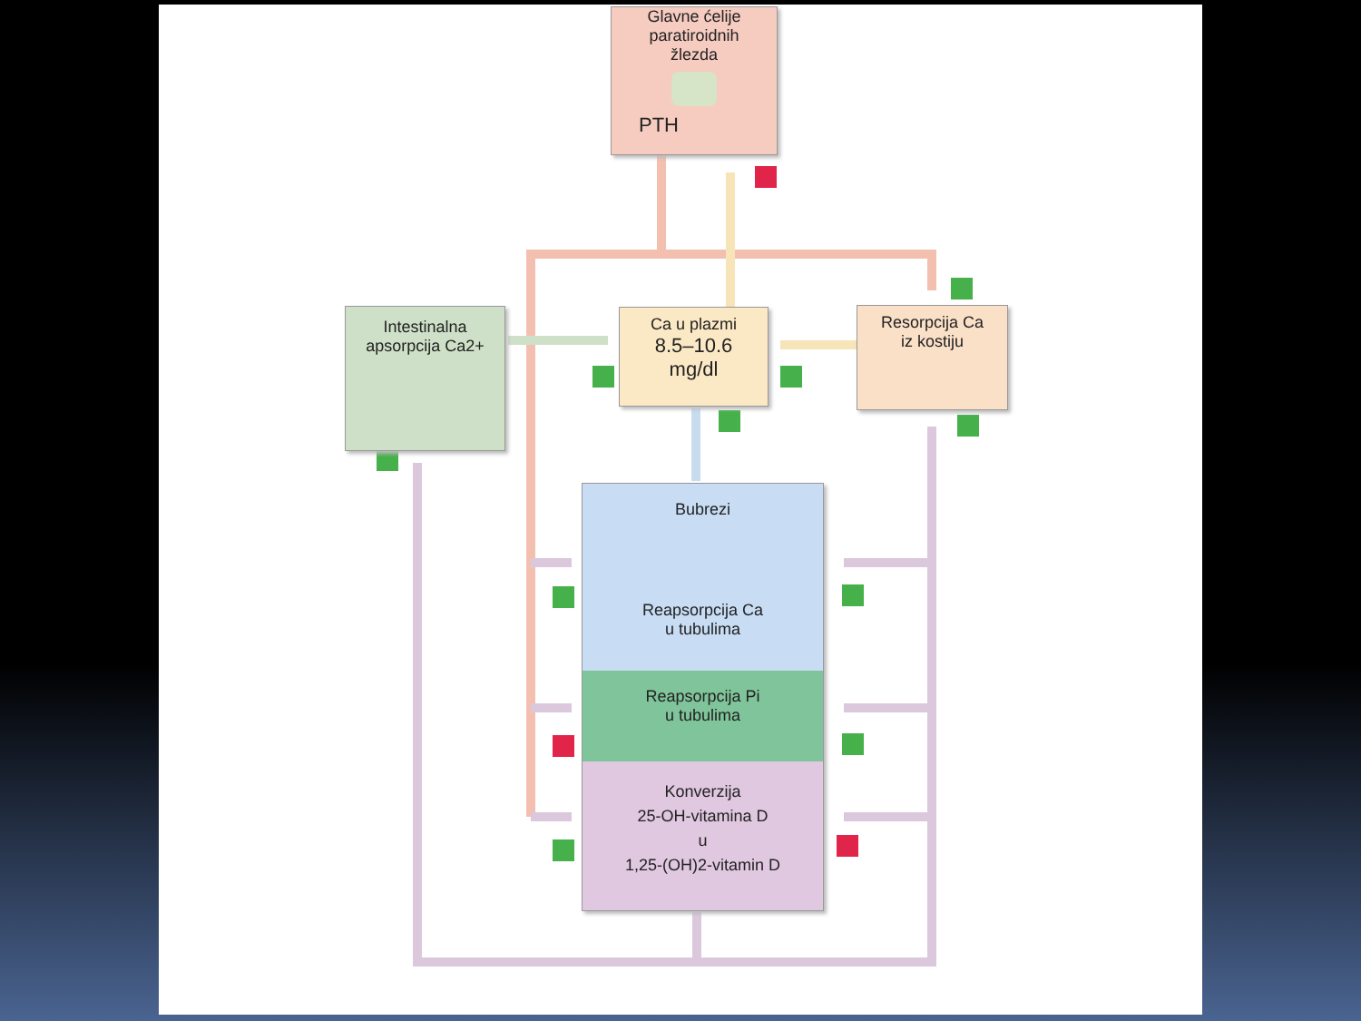Glavne ćelije
paratiroidnih
žlezda
PTH
Intestinalna
apsorpcija Ca2+
Ca u plazmi
8.5–10.6
mg/dl
Resorpcija Ca
iz kostiju
Bubrezi
Reapsorpcija Ca
u tubulima
Reapsorpcija Pi
u tubulima
Konverzija
25-OH-vitamina D
u
1,25-(OH)2-vitamin D